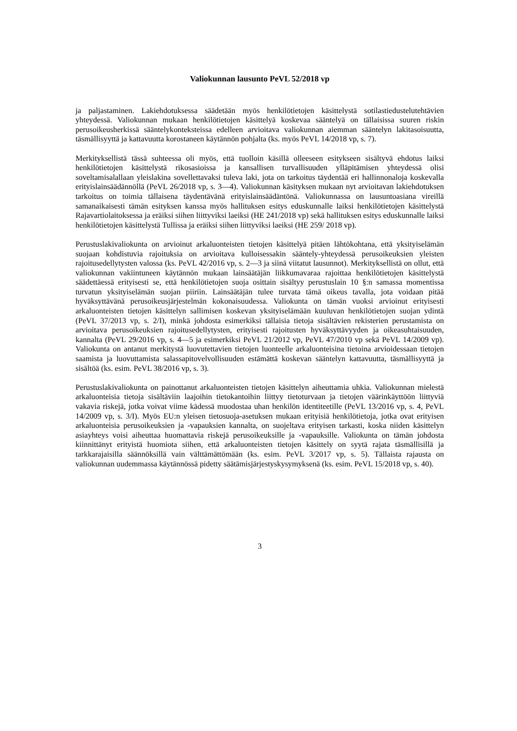Valiokunnan lausunto PeVL 52/2018 vp
ja paljastaminen. Lakiehdotuksessa säädetään myös henkilötietojen käsittelystä sotilastiedustelutehtävien yhteydessä. Valiokunnan mukaan henkilötietojen käsittelyä koskevaa sääntelyä on tällaisissa suuren riskin perusoikeusherkissä sääntelykonteksteissa edelleen arvioitava valiokunnan aiemman sääntelyn lakitasoisuutta, täsmällisyyttä ja kattavuutta korostaneen käytännön pohjalta (ks. myös PeVL 14/2018 vp, s. 7).
Merkityksellistä tässä suhteessa oli myös, että tuolloin käsillä olleeseen esitykseen sisältyvä ehdotus laiksi henkilötietojen käsittelystä rikosasioissa ja kansallisen turvallisuuden ylläpitämisen yhteydessä olisi soveltamisalallaan yleislakina sovellettavaksi tuleva laki, jota on tarkoitus täydentää eri hallinnonaloja koskevalla erityislainsäädännöllä (PeVL 26/2018 vp, s. 3—4). Valiokunnan käsityksen mukaan nyt arvioitavan lakiehdotuksen tarkoitus on toimia tällaisena täydentävänä erityislainsäädäntönä. Valiokunnassa on lausuntoasiana vireillä samanaikaisesti tämän esityksen kanssa myös hallituksen esitys eduskunnalle laiksi henkilötietojen käsittelystä Rajavartiolaitoksessa ja eräiksi siihen liittyviksi laeiksi (HE 241/2018 vp) sekä hallituksen esitys eduskunnalle laiksi henkilötietojen käsittelystä Tullissa ja eräiksi siihen liittyviksi laeiksi (HE 259/ 2018 vp).
Perustuslakivaliokunta on arvioinut arkaluonteisten tietojen käsittelyä pitäen lähtökohtana, että yksityiselämän suojaan kohdistuvia rajoituksia on arvioitava kulloisessakin sääntely-yhteydessä perusoikeuksien yleisten rajoitusedellytysten valossa (ks. PeVL 42/2016 vp, s. 2—3 ja siinä viitatut lausunnot). Merkityksellistä on ollut, että valiokunnan vakiintuneen käytännön mukaan lainsäätäjän liikkumavaraa rajoittaa henkilötietojen käsittelystä säädettäessä erityisesti se, että henkilötietojen suoja osittain sisältyy perustuslain 10 §:n samassa momentissa turvatun yksityiselämän suojan piiriin. Lainsäätäjän tulee turvata tämä oikeus tavalla, jota voidaan pitää hyväksyttävänä perusoikeusjärjestelmän kokonaisuudessa. Valiokunta on tämän vuoksi arvioinut erityisesti arkaluonteisten tietojen käsittelyn sallimisen koskevan yksityiselämään kuuluvan henkilötietojen suojan ydintä (PeVL 37/2013 vp, s. 2/I), minkä johdosta esimerkiksi tällaisia tietoja sisältävien rekisterien perustamista on arvioitava perusoikeuksien rajoitusedellytysten, erityisesti rajoitusten hyväksyttävyyden ja oikeasuhtaisuuden, kannalta (PeVL 29/2016 vp, s. 4—5 ja esimerkiksi PeVL 21/2012 vp, PeVL 47/2010 vp sekä PeVL 14/2009 vp). Valiokunta on antanut merkitystä luovutettavien tietojen luonteelle arkaluonteisina tietoina arvioidessaan tietojen saamista ja luovuttamista salassapitovelvollisuuden estämättä koskevan sääntelyn kattavuutta, täsmällisyyttä ja sisältöä (ks. esim. PeVL 38/2016 vp, s. 3).
Perustuslakivaliokunta on painottanut arkaluonteisten tietojen käsittelyn aiheuttamia uhkia. Valiokunnan mielestä arkaluonteisia tietoja sisältäviin laajoihin tietokantoihin liittyy tietoturvaan ja tietojen väärinkäyttöön liittyviä vakavia riskejä, jotka voivat viime kädessä muodostaa uhan henkilön identiteetille (PeVL 13/2016 vp, s. 4, PeVL 14/2009 vp, s. 3/I). Myös EU:n yleisen tietosuoja-asetuksen mukaan erityisiä henkilötietoja, jotka ovat erityisen arkaluonteisia perusoikeuksien ja -vapauksien kannalta, on suojeltava erityisen tarkasti, koska niiden käsittelyn asiayhteys voisi aiheuttaa huomattavia riskejä perusoikeuksille ja -vapauksille. Valiokunta on tämän johdosta kiinnittänyt erityistä huomiota siihen, että arkaluonteisten tietojen käsittely on syytä rajata täsmällisillä ja tarkkarajaisilla säännöksillä vain välttämättömään (ks. esim. PeVL 3/2017 vp, s. 5). Tällaista rajausta on valiokunnan uudemmassa käytännössä pidetty säätämisjärjestyskysymyksenä (ks. esim. PeVL 15/2018 vp, s. 40).
3